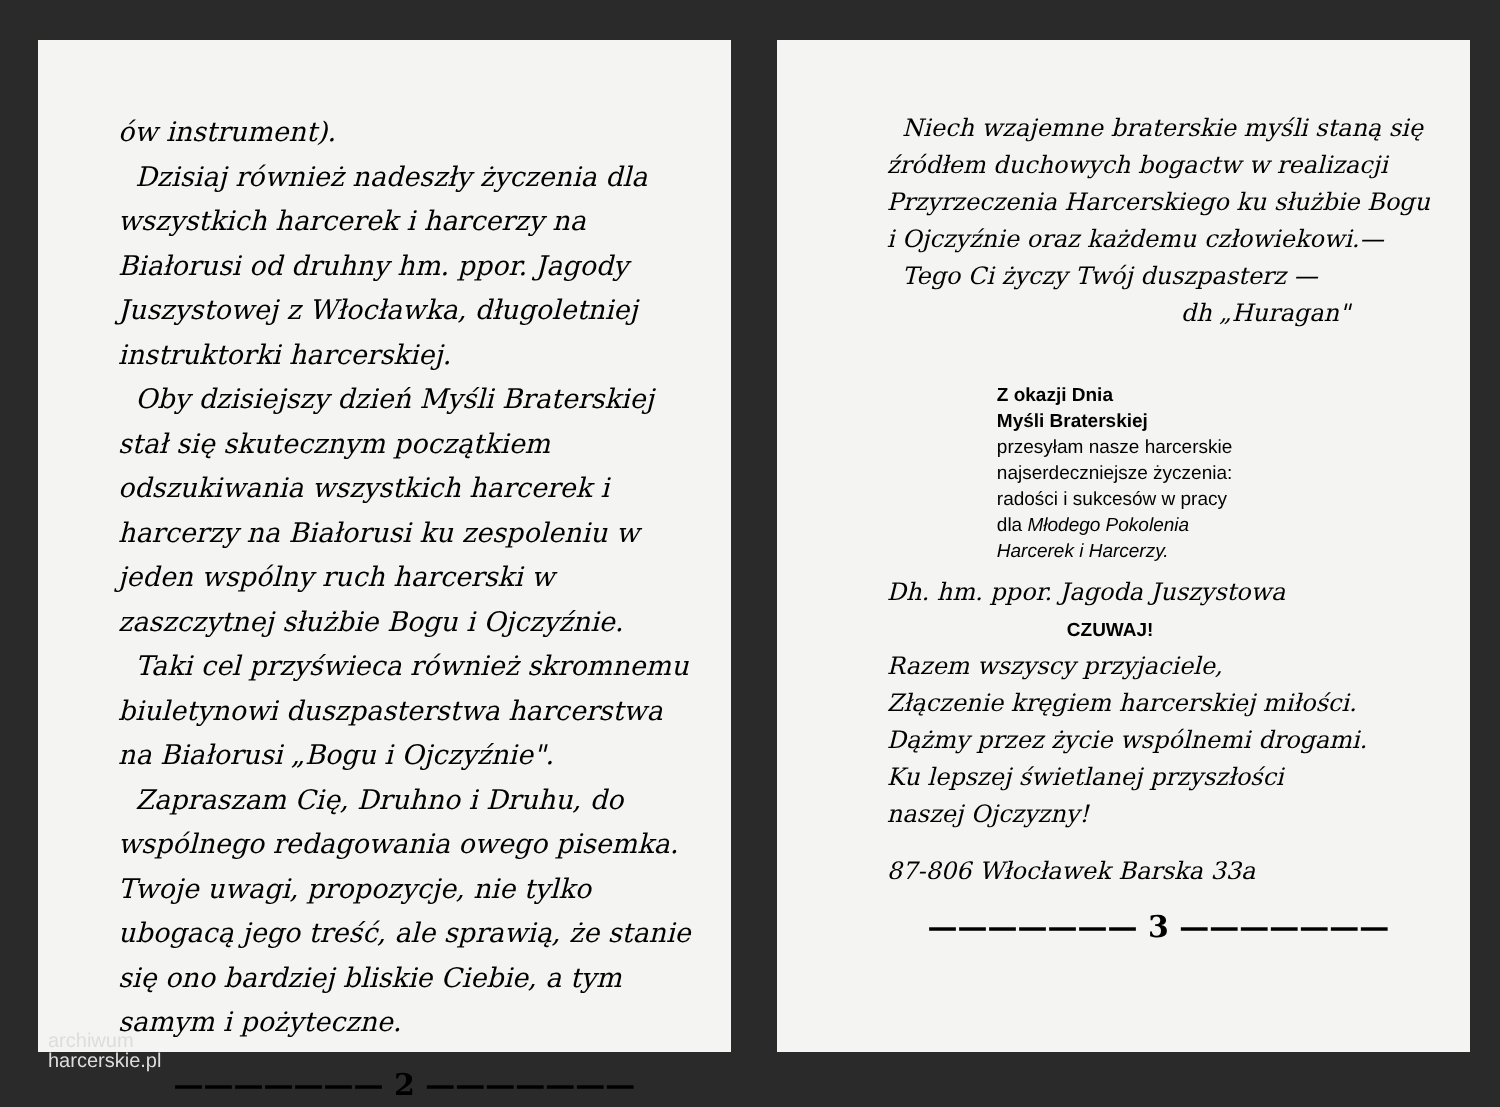ów instrument).
Dzisiaj również nadeszły życzenia dla wszystkich harcerek i harcerzy na Białorusi od druhny hm. ppor. Jagody Juszystowej z Włocławka, długoletniej instruktorki harcerskiej.
Oby dzisiejszy dzień Myśli Braterskiej stał się skutecznym początkiem odszukiwania wszystkich harcerek i harcerzy na Białorusi ku zespoleniu w jeden wspólny ruch harcerski w zaszczytnej służbie Bogu i Ojczyźnie.
Taki cel przyświeca również skromnemu biuletynowi duszpasterstwa harcerstwa na Białorusi „Bogu i Ojczyźnie".
Zapraszam Cię, Druhno i Druhu, do wspólnego redagowania owego pisemka. Twoje uwagi, propozycje, nie tylko ubogacą jego treść, ale sprawią, że stanie się ono bardziej bliskie Ciebie, a tym samym i pożyteczne.
——————— 2 ———————
Niech wzajemne braterskie myśli staną się źródłem duchowych bogactw w realizacji Przyrzeczenia Harcerskiego ku służbie Bogu i Ojczyźnie oraz każdemu człowiekowi.—
Tego Ci życzy Twój duszpasterz —
dh „Huragan"
Z okazji Dnia
Myśli Braterskiej
przesyłam nasze harcerskie
najserdeczniejsze życzenia:
radości i sukcesów w pracy
dla Młodego Pokolenia
Harcerek i Harcerzy.
Dh. hm. ppor. Jagoda Juszystowa
CZUWAJ!
Razem wszyscy przyjaciele,
Złączenie kręgiem harcerskiej miłości.
Dążmy przez życie wspólnemi drogami.
Ku lepszej świetlanej przyszłości
naszej Ojczyzny!
87-806 Włocławek Barska 33a
——————— 3 ———————
archiwum
harcerskie.pl